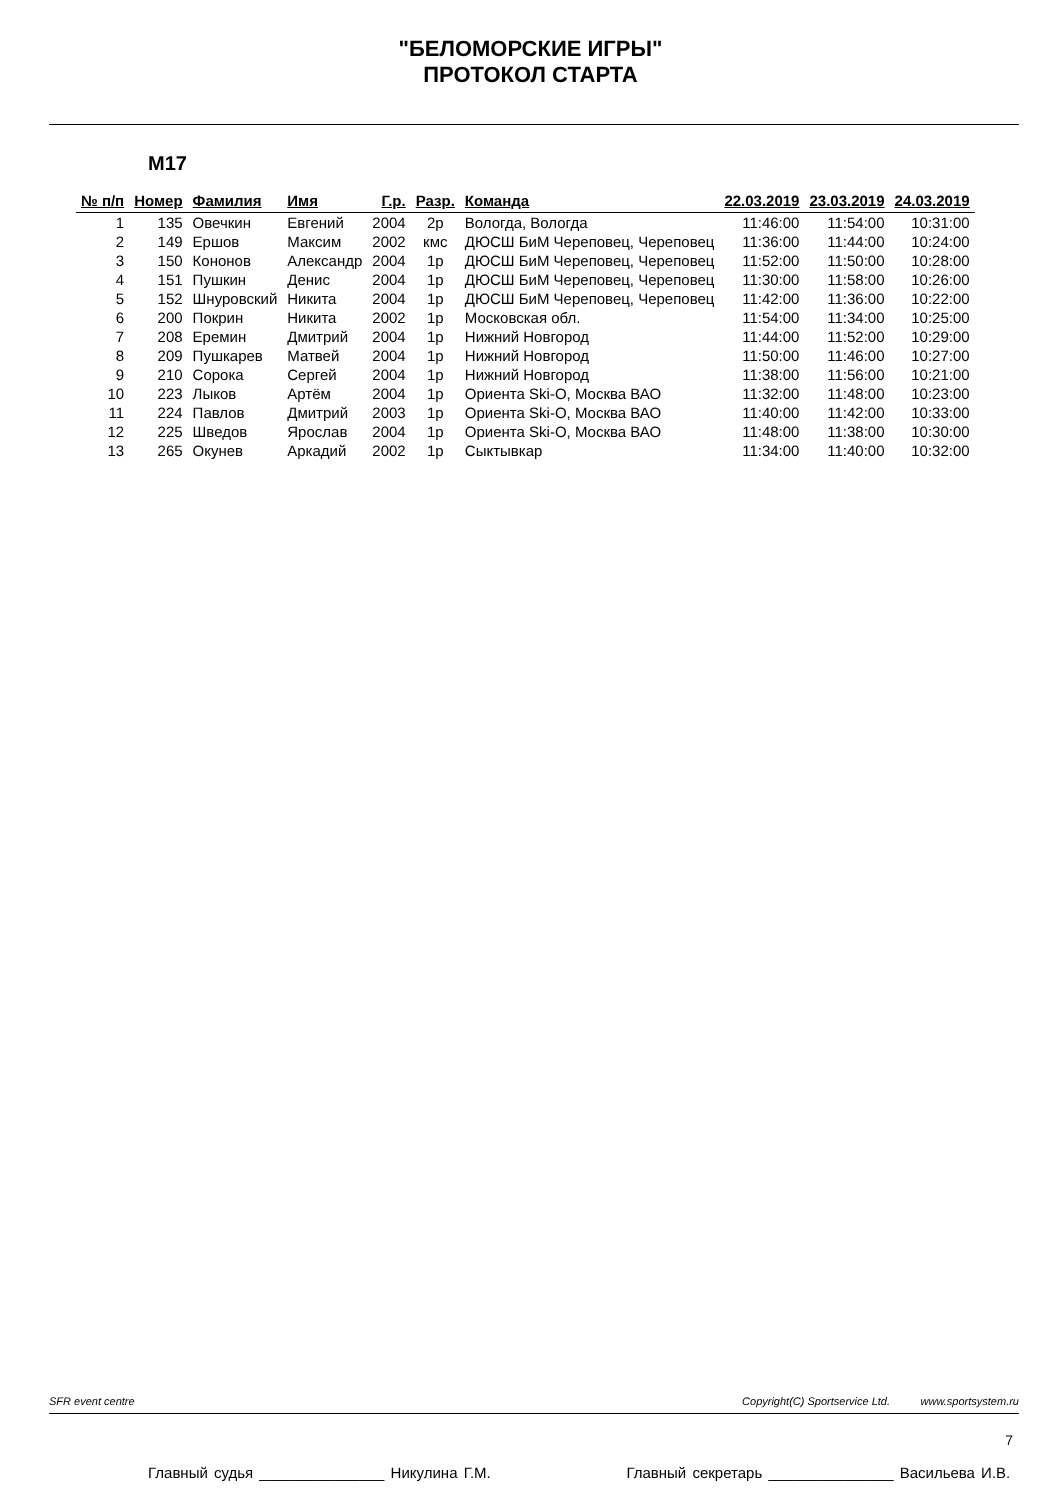"БЕЛОМОРСКИЕ ИГРЫ"
ПРОТОКОЛ СТАРТА
М17
| № п/п | Номер | Фамилия | Имя | Г.р. | Разр. | Команда | 22.03.2019 | 23.03.2019 | 24.03.2019 |
| --- | --- | --- | --- | --- | --- | --- | --- | --- | --- |
| 1 | 135 | Овечкин | Евгений | 2004 | 2р | Вологда, Вологда | 11:46:00 | 11:54:00 | 10:31:00 |
| 2 | 149 | Ершов | Максим | 2002 | кмс | ДЮСШ БиМ Череповец, Череповец | 11:36:00 | 11:44:00 | 10:24:00 |
| 3 | 150 | Кононов | Александр | 2004 | 1р | ДЮСШ БиМ Череповец, Череповец | 11:52:00 | 11:50:00 | 10:28:00 |
| 4 | 151 | Пушкин | Денис | 2004 | 1р | ДЮСШ БиМ Череповец, Череповец | 11:30:00 | 11:58:00 | 10:26:00 |
| 5 | 152 | Шнуровский | Никита | 2004 | 1р | ДЮСШ БиМ Череповец, Череповец | 11:42:00 | 11:36:00 | 10:22:00 |
| 6 | 200 | Покрин | Никита | 2002 | 1р | Московская обл. | 11:54:00 | 11:34:00 | 10:25:00 |
| 7 | 208 | Еремин | Дмитрий | 2004 | 1р | Нижний Новгород | 11:44:00 | 11:52:00 | 10:29:00 |
| 8 | 209 | Пушкарев | Матвей | 2004 | 1р | Нижний Новгород | 11:50:00 | 11:46:00 | 10:27:00 |
| 9 | 210 | Сорока | Сергей | 2004 | 1р | Нижний Новгород | 11:38:00 | 11:56:00 | 10:21:00 |
| 10 | 223 | Лыков | Артём | 2004 | 1р | Ориента Ski-O, Москва ВАО | 11:32:00 | 11:48:00 | 10:23:00 |
| 11 | 224 | Павлов | Дмитрий | 2003 | 1р | Ориента Ski-O, Москва ВАО | 11:40:00 | 11:42:00 | 10:33:00 |
| 12 | 225 | Шведов | Ярослав | 2004 | 1р | Ориента Ski-O, Москва ВАО | 11:48:00 | 11:38:00 | 10:30:00 |
| 13 | 265 | Окунев | Аркадий | 2002 | 1р | Сыктывкар | 11:34:00 | 11:40:00 | 10:32:00 |
SFR event centre Copyright(C) Sportservice Ltd. www.sportsystem.ru
7
Главный судья _______________ Никулина Г.М. Главный секретарь _______________ Васильева И.В.